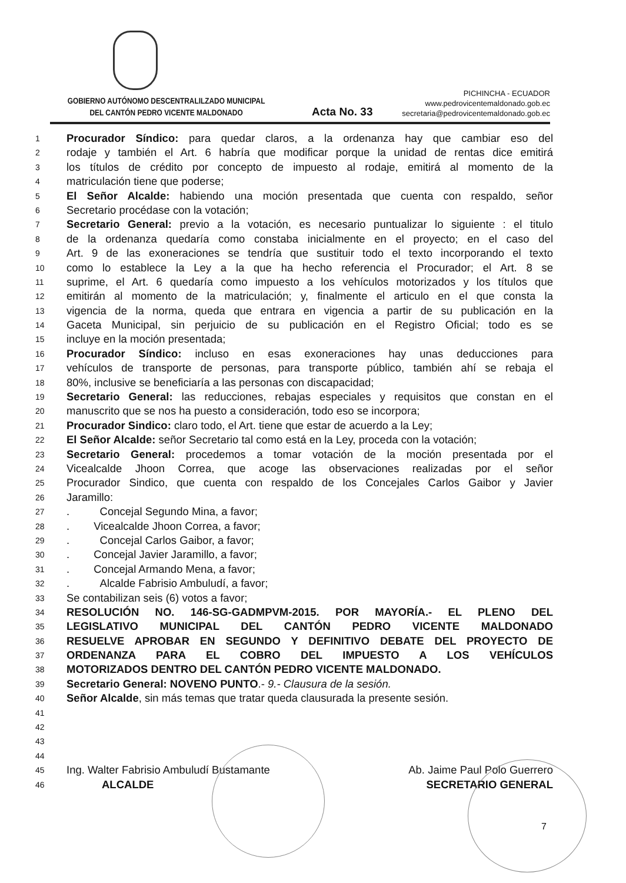GOBIERNO AUTÓNOMO DESCENTRALILZADO MUNICIPAL
DEL CANTÓN PEDRO VICENTE MALDONADO
Acta No. 33
PICHINCHA - ECUADOR
www.pedrovicentemaldonado.gob.ec
secretaria@pedrovicentemaldonado.gob.ec
1 Procurador Síndico: para quedar claros, a la ordenanza hay que cambiar eso del
2 rodaje y también el Art. 6 habría que modificar porque la unidad de rentas dice emitirá
3 los títulos de crédito por concepto de impuesto al rodaje, emitirá al momento de la
4 matriculación tiene que poderse;
5 El Señor Alcalde: habiendo una moción presentada que cuenta con respaldo, señor
6 Secretario procédase con la votación;
7 Secretario General: previo a la votación, es necesario puntualizar lo siguiente : el titulo
8 de la ordenanza quedaría como constaba inicialmente en el proyecto; en el caso del
9 Art. 9 de las exoneraciones se tendría que sustituir todo el texto incorporando el texto
10 como lo establece la Ley a la que ha hecho referencia el Procurador; el Art. 8 se
11 suprime, el Art. 6 quedaría como impuesto a los vehículos motorizados y los títulos que
12 emitirán al momento de la matriculación; y, finalmente el articulo en el que consta la
13 vigencia de la norma, queda que entrara en vigencia a partir de su publicación en la
14 Gaceta Municipal, sin perjuicio de su publicación en el Registro Oficial; todo es se
15 incluye en la moción presentada;
16 Procurador Síndico: incluso en esas exoneraciones hay unas deducciones para
17 vehículos de transporte de personas, para transporte público, también ahí se rebaja el
18 80%, inclusive se beneficiaría a las personas con discapacidad;
19 Secretario General: las reducciones, rebajas especiales y requisitos que constan en el
20 manuscrito que se nos ha puesto a consideración, todo eso se incorpora;
21 Procurador Sindico: claro todo, el Art. tiene que estar de acuerdo a la Ley;
22 El Señor Alcalde: señor Secretario tal como está en la Ley, proceda con la votación;
23 Secretario General: procedemos a tomar votación de la moción presentada por el
24 Vicealcalde Jhoon Correa, que acoge las observaciones realizadas por el señor
25 Procurador Sindico, que cuenta con respaldo de los Concejales Carlos Gaibor y Javier
26 Jaramillo:
27. Concejal Segundo Mina, a favor;
28. Vicealcalde Jhoon Correa, a favor;
29. Concejal Carlos Gaibor, a favor;
30. Concejal Javier Jaramillo, a favor;
31. Concejal Armando Mena, a favor;
32. Alcalde Fabrisio Ambuludí, a favor;
33 Se contabilizan seis (6) votos a favor;
34 RESOLUCIÓN NO. 146-SG-GADMPVM-2015. POR MAYORÍA.- EL PLENO DEL
35 LEGISLATIVO MUNICIPAL DEL CANTÓN PEDRO VICENTE MALDONADO
36 RESUELVE APROBAR EN SEGUNDO Y DEFINITIVO DEBATE DEL PROYECTO DE
37 ORDENANZA PARA EL COBRO DEL IMPUESTO A LOS VEHÍCULOS
38 MOTORIZADOS DENTRO DEL CANTÓN PEDRO VICENTE MALDONADO.
39 Secretario General: NOVENO PUNTO.- 9.- Clausura de la sesión.
40 Señor Alcalde, sin más temas que tratar queda clausurada la presente sesión.
41
42
43
44
45 Ing. Walter Fabrisio Ambuludí Bustamante Ab. Jaime Paul Polo Guerrero
46 ALCALDE SECRETARIO GENERAL
7